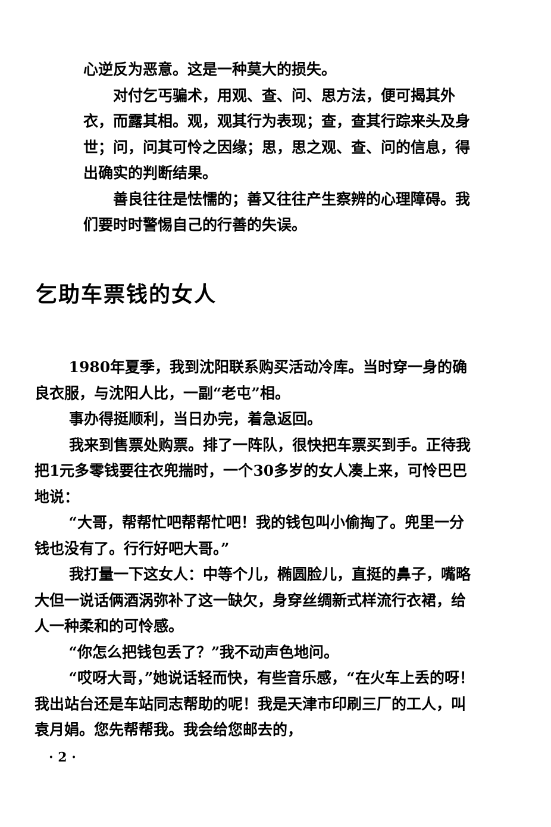心逆反为恶意。这是一种莫大的损失。
对付乞丐骗术，用观、查、问、思方法，便可揭其外衣，而露其相。观，观其行为表现；查，查其行踪来头及身世；问，问其可怜之因缘；思，思之观、查、问的信息，得出确实的判断结果。
善良往往是怯懦的；善又往往产生察辨的心理障碍。我们要时时警惕自己的行善的失误。
乞助车票钱的女人
1980年夏季，我到沈阳联系购买活动冷库。当时穿一身的确良衣服，与沈阳人比，一副“老屯”相。
事办得挺顺利，当日办完，着急返回。
我来到售票处购票。排了一阵队，很快把车票买到手。正待我把1元多零钱要往衣兜揣时，一个30多岁的女人凑上来，可怜巴巴地说：
“大哥，帮帮忙吧帮帮忙吧！我的钱包叫小偷掏了。兜里一分钱也没有了。行行好吧大哥。”
我打量一下这女人：中等个儿，椭圆脸儿，直挺的鼻子，嘴略大但一说话俩酒涡弥补了这一缺欠，身穿丝绸新式样流行衣裙，给人一种柔和的可怜感。
“你怎么把钱包丢了？”我不动声色地问。
“哎呀大哥，”她说话轻而快，有些音乐感，“在火车上丢的呀！我出站台还是车站同志帮助的呢！我是天津市印刷三厂的工人，叫袁月娟。您先帮帮我。我会给您邮去的，
· 2 ·